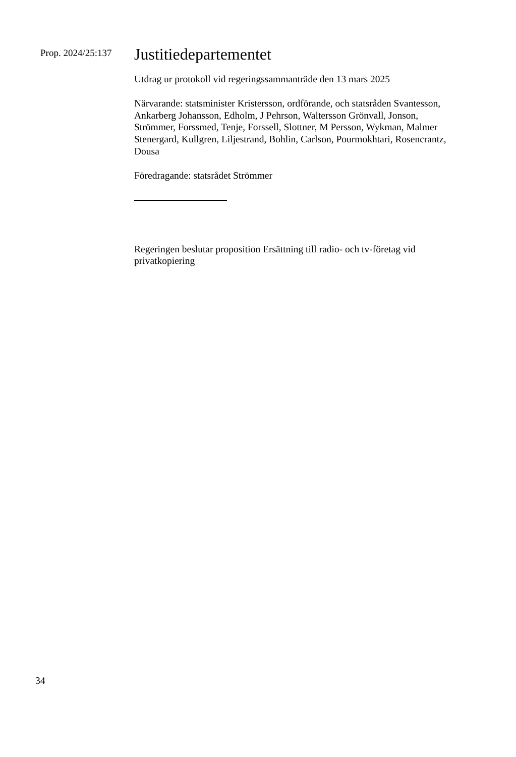Prop. 2024/25:137
Justitiedepartementet
Utdrag ur protokoll vid regeringssammanträde den 13 mars 2025
Närvarande: statsminister Kristersson, ordförande, och statsråden Svantesson, Ankarberg Johansson, Edholm, J Pehrson, Waltersson Grönvall, Jonson, Strömmer, Forssmed, Tenje, Forssell, Slottner, M Persson, Wykman, Malmer Stenergard, Kullgren, Liljestrand, Bohlin, Carlson, Pourmokhtari, Rosencrantz, Dousa
Föredragande: statsrådet Strömmer
Regeringen beslutar proposition Ersättning till radio- och tv-företag vid privatkopiering
34